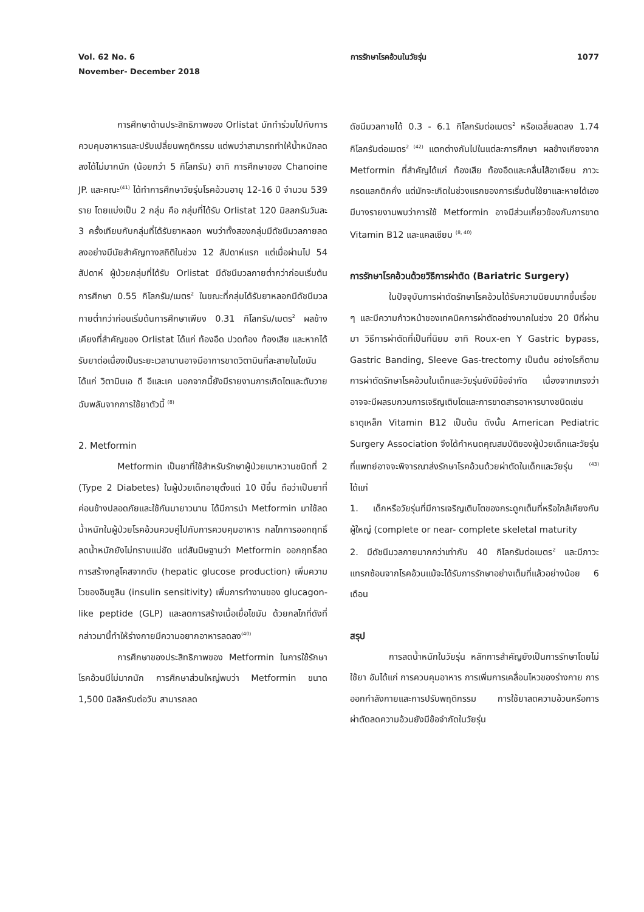Vol. 62 No. 6
November- December 2018
การรักษาโรคอ้วนในวัยรุ่น 1077
การศึกษาด้านประสิทธิภาพของ Orlistat มักทำร่วมไปกับการควบคุมอาหารและปรับเปลี่ยนพฤติกรรม แต่พบว่าสามารถทำให้น้ำหนักลดลงได้ไม่มากนัก (น้อยกว่า 5 กิโลกรัม) อาทิ การศึกษาของ Chanoine JP. และคณะ<sup>(41)</sup> ได้ทำการศึกษาวัยรุ่นโรคอ้วนอายุ 12-16 ปี จำนวน 539 ราย โดยแบ่งเป็น 2 กลุ่ม คือ กลุ่มที่ได้รับ Orlistat 120 มิลลกรัมวันละ 3 ครั้งเทียบกับกลุ่มที่ได้รับยาหลอก พบว่าทั้งสองกลุ่มมีดัชนีมวลกายลดลงอย่างมีนัยสำคัญทางสถิติในช่วง 12 สัปดาห์แรก แต่เมื่อผ่านไป 54 สัปดาห์ ผู้ป่วยกลุ่มที่ได้รับ Orlistat มีดัชนีมวลกายต่ำกว่าก่อนเริ่มต้นการศึกษา 0.55 กิโลกรัม/เมตร<sup>2</sup> ในขณะที่กลุ่มได้รับยาหลอกมีดัชนีมวลกายต่ำกว่าก่อนเริ่มต้นการศึกษาเพียง 0.31 กิโลกรัม/เมตร<sup>2</sup> ผลข้างเคียงที่สำคัญของ Orlistat ได้แก่ ท้องอืด ปวดท้อง ท้องเสีย และหากได้รับยาต่อเนื่องเป็นระยะเวลานานอาจมีอาการขาดวิตามินที่ละลายในไขมัน ได้แก่ วิตามินเอ ดี อีและเค นอกจากนี้ยังมีรายงานการเกิดไตและตับวายฉับพลันจากการใช้ยาตัวนี้ <sup>(8)</sup>
2. Metformin
Metformin เป็นยาที่ใช้สำหรับรักษาผู้ป่วยเบาหวานชนิดที่ 2 (Type 2 Diabetes) ในผู้ป่วยเด็กอายุตั้งแต่ 10 ปีขึ้น ถือว่าเป็นยาที่ค่อนข้างปลอดภัยและใช้กันมายาวนาน ได้มีการนำ Metformin มาใช้ลดน้ำหนักในผู้ป่วยโรคอ้วนควบคู่ไปกับการควบคุมอาหาร กลไกการออกฤทธิ์ลดน้ำหนักยังไม่ทราบแน่ชัด แต่สันนิษฐานว่า Metformin ออกฤทธิ์ลดการสร้างกลูโคสจากตับ (hepatic glucose production) เพิ่มความไวของอินซูลิน (insulin sensitivity) เพิ่มการทำงานของ glucagon-like peptide (GLP) และลดการสร้างเนื้อเยื่อไขมัน ด้วยกลไกที่ดังที่กล่าวมานี้ทำให้ร่างกายมีความอยากอาหารลดลง<sup>(40)</sup>
การศึกษาของประสิทธิภาพของ Metformin ในการใช้รักษาโรคอ้วนมีไม่มากนัก การศึกษาส่วนใหญ่พบว่า Metformin ขนาด 1,500 มิลลิกรัมต่อวัน สามารถลด
ดัชนีมวลกายได้ 0.3 - 6.1 กิโลกรัมต่อเมตร<sup>2</sup> หรือเฉลี่ยลดลง 1.74 กิโลกรัมต่อเมตร<sup>2 (42)</sup> แตกต่างกันไปในแต่ละการศึกษา ผลข้างเคียงจาก Metformin ที่สำคัญได้แก่ ท้องเสีย ท้องอืดและคลื่นไส้อาเจียน ภาวะกรดแลกติกคั่ง แต่มักจะเกิดในช่วงแรกของการเริ่มต้นใช้ยาและหายได้เอง มีบางรายงานพบว่าการใช้ Metformin อาจมีส่วนเกี่ยวข้องกับการขาด Vitamin B12 และแคลเซียม <sup>(8, 40)</sup>
การรักษาโรคอ้วนด้วยวิธีการผ่าตัด (Bariatric Surgery)
ในปัจจุบันการผ่าตัดรักษาโรคอ้วนได้รับความนิยมมากขึ้นเรื่อย ๆ และมีความก้าวหน้าของเทคนิคการผ่าตัดอย่างมากในช่วง 20 ปีที่ผ่านมา วิธีการผ่าตัดที่เป็นที่นิยม อาทิ Roux-en Y Gastric bypass, Gastric Banding, Sleeve Gas-trectomy เป็นต้น อย่างไรก็ตาม การผ่าตัดรักษาโรคอ้วนในเด็กและวัยรุ่นยังมีข้อจำกัด เนื่องจากเกรงว่าอาจจะมีผลรบกวนการเจริญเติบโตและการขาดสารอาหารบางชนิดเช่น ธาตุเหล็ก Vitamin B12 เป็นต้น ดังนั้น American Pediatric Surgery Association จึงได้กำหนดคุณสมบัติของผู้ป่วยเด็กและวัยรุ่นที่แพทย์อาจจะพิจารณาส่งรักษาโรคอ้วนด้วยผ่าตัดในเด็กและวัยรุ่น <sup>(43)</sup> ได้แก่
1. เด็กหรือวัยรุ่นที่มีการเจริญเติบโตของกระดูกเต็มที่หรือใกล้เคียงกับผู้ใหญ่ (complete or near- complete skeletal maturity
2. มีดัชนีมวลกายมากกว่าเท่ากับ 40 กิโลกรัมต่อเมตร<sup>2</sup> และมีภาวะแทรกซ้อนจากโรคอ้วนแม้จะได้รับการรักษาอย่างเต็มที่แล้วอย่างน้อย 6 เดือน
สรุป
การลดน้ำหนักในวัยรุ่น หลักการสำคัญยังเป็นการรักษาโดยไม่ใช้ยา อันได้แก่ การควบคุมอาหาร การเพิ่มการเคลื่อนไหวของร่างกาย การออกกำลังกายและการปรับพฤติกรรม การใช้ยาลดความอ้วนหรือการผ่าตัดลดความอ้วนยังมีข้อจำกัดในวัยรุ่น